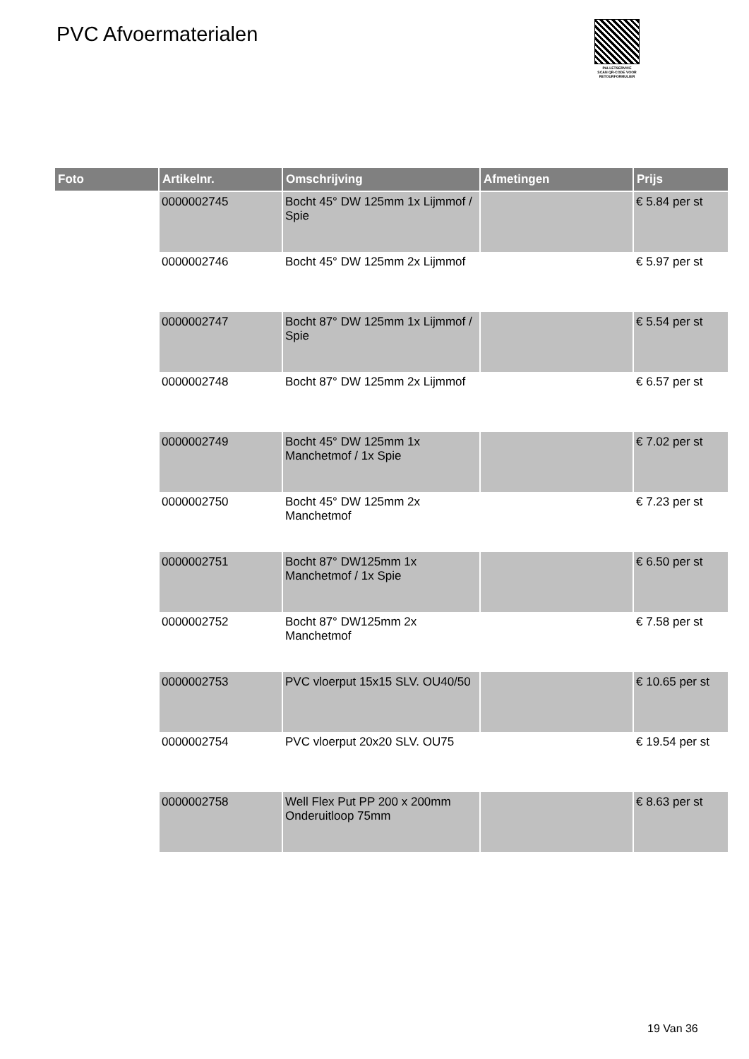PVC Afvoermaterialen
PALLETSERVICE
SCAN QR-CODE VOOR RETOURFORMULIER
| Foto | Artikelnr. | Omschrijving | Afmetingen | Prijs |
| --- | --- | --- | --- | --- |
| | 0000002745 | Bocht 45° DW 125mm 1x Lijmmof / Spie | | € 5.84 per st |
| | 0000002746 | Bocht 45° DW 125mm 2x Lijmmof | | € 5.97 per st |
| | 0000002747 | Bocht 87° DW 125mm 1x Lijmmof / Spie | | € 5.54 per st |
| | 0000002748 | Bocht 87° DW 125mm 2x Lijmmof | | € 6.57 per st |
| | 0000002749 | Bocht 45° DW 125mm 1x Manchetmof / 1x Spie | | € 7.02 per st |
| | 0000002750 | Bocht 45° DW 125mm 2x Manchetmof | | € 7.23 per st |
| | 0000002751 | Bocht 87° DW125mm 1x Manchetmof / 1x Spie | | € 6.50 per st |
| | 0000002752 | Bocht 87° DW125mm 2x Manchetmof | | € 7.58 per st |
| | 0000002753 | PVC vloerput 15x15 SLV. OU40/50 | | € 10.65 per st |
| | 0000002754 | PVC vloerput 20x20 SLV. OU75 | | € 19.54 per st |
| | 0000002758 | Well Flex Put PP 200 x 200mm Onderuitloop 75mm | | € 8.63 per st |
19 Van 36